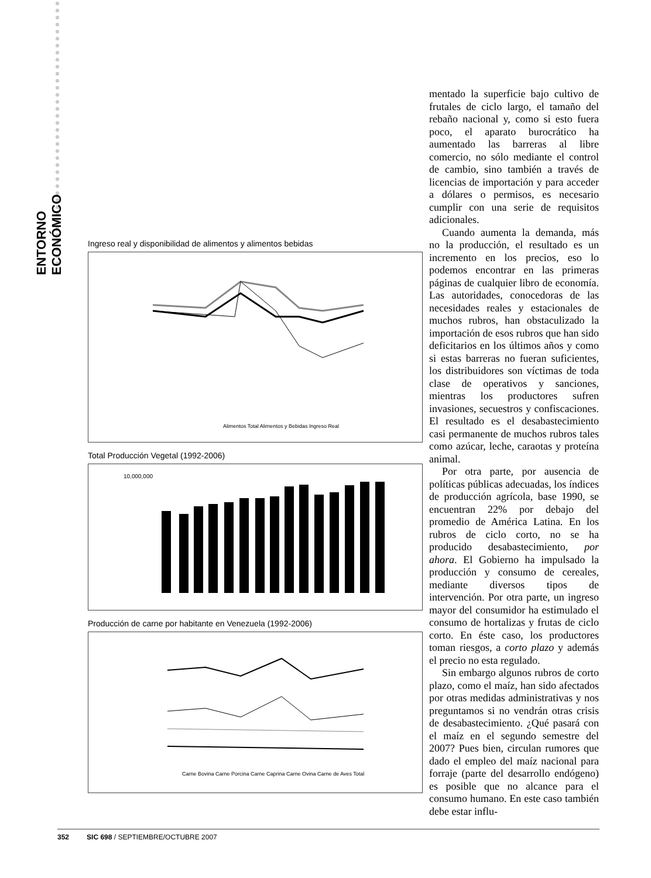ENTORNO ECONÓMICO
Ingreso real y disponibilidad de alimentos y alimentos bebidas
Alimentos Total Alimentos y Bebidas Ingreso Real
Total Producción Vegetal (1992-2006)
10,000,000
Producción de carne por habitante en Venezuela (1992-2006)
Carne Bovina Carne Porcina Carne Caprina Carne Ovina Carne de Aves Total
mentado la superficie bajo cultivo de frutales de ciclo largo, el tamaño del rebaño nacional y, como si esto fuera poco, el aparato burocrático ha aumentado las barreras al libre comercio, no sólo mediante el control de cambio, sino también a través de licencias de importación y para acceder a dólares o permisos, es necesario cumplir con una serie de requisitos adicionales.
Cuando aumenta la demanda, más no la producción, el resultado es un incremento en los precios, eso lo podemos encontrar en las primeras páginas de cualquier libro de economía. Las autoridades, conocedoras de las necesidades reales y estacionales de muchos rubros, han obstaculizado la importación de esos rubros que han sido deficitarios en los últimos años y como si estas barreras no fueran suficientes, los distribuidores son víctimas de toda clase de operativos y sanciones, mientras los productores sufren invasiones, secuestros y confiscaciones. El resultado es el desabastecimiento casi permanente de muchos rubros tales como azúcar, leche, caraotas y proteína animal.
Por otra parte, por ausencia de políticas públicas adecuadas, los índices de producción agrícola, base 1990, se encuentran 22% por debajo del promedio de América Latina. En los rubros de ciclo corto, no se ha producido desabastecimiento, por ahora. El Gobierno ha impulsado la producción y consumo de cereales, mediante diversos tipos de intervención. Por otra parte, un ingreso mayor del consumidor ha estimulado el consumo de hortalizas y frutas de ciclo corto. En éste caso, los productores toman riesgos, a corto plazo y además el precio no esta regulado.
Sin embargo algunos rubros de corto plazo, como el maíz, han sido afectados por otras medidas administrativas y nos preguntamos si no vendrán otras crisis de desabastecimiento. ¿Qué pasará con el maíz en el segundo semestre del 2007? Pues bien, circulan rumores que dado el empleo del maíz nacional para forraje (parte del desarrollo endógeno) es posible que no alcance para el consumo humano. En este caso también debe estar influ-
352 SIC 698 / SEPTIEMBRE/OCTUBRE 2007